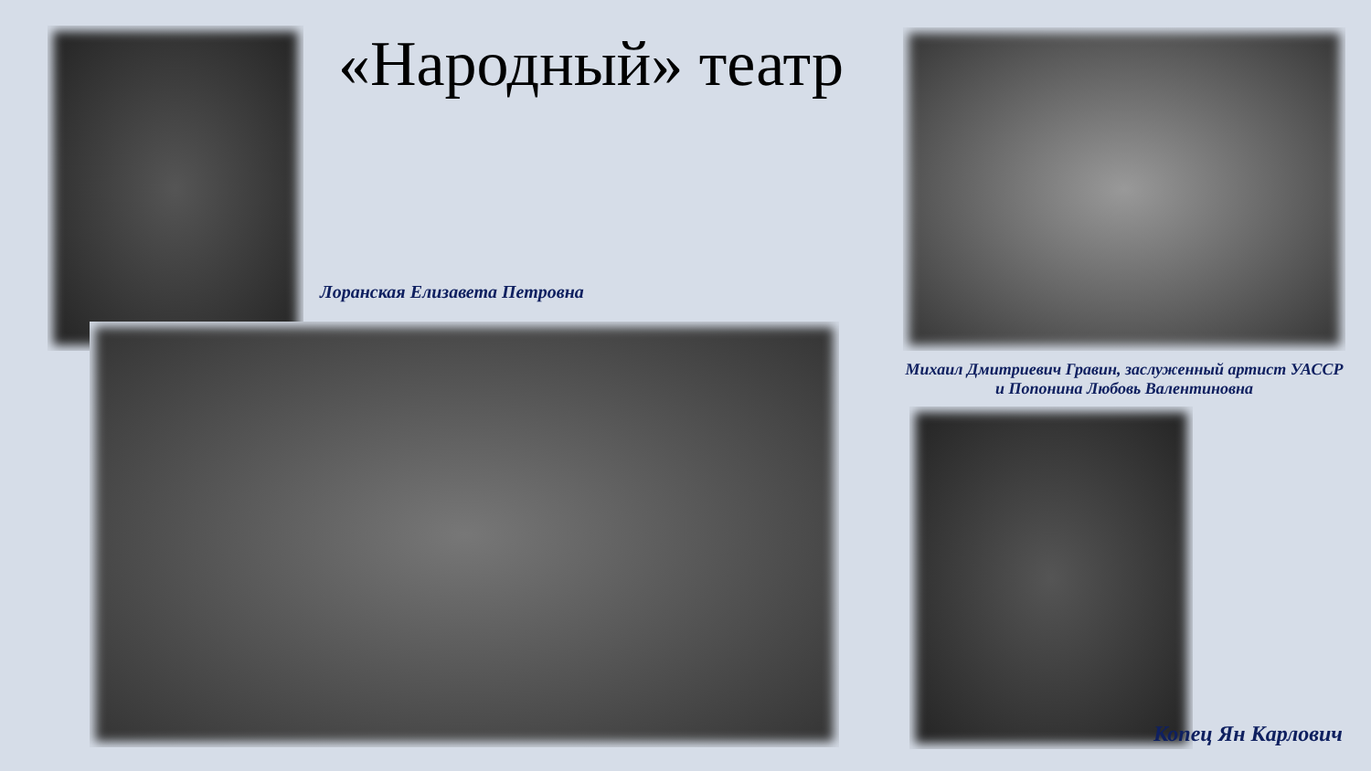«Народный» театр
Лоранская Елизавета Петровна
Михаил Дмитриевич Гравин, заслуженный артист УАССР
и Попонина Любовь Валентиновна
Копец Ян Карлович